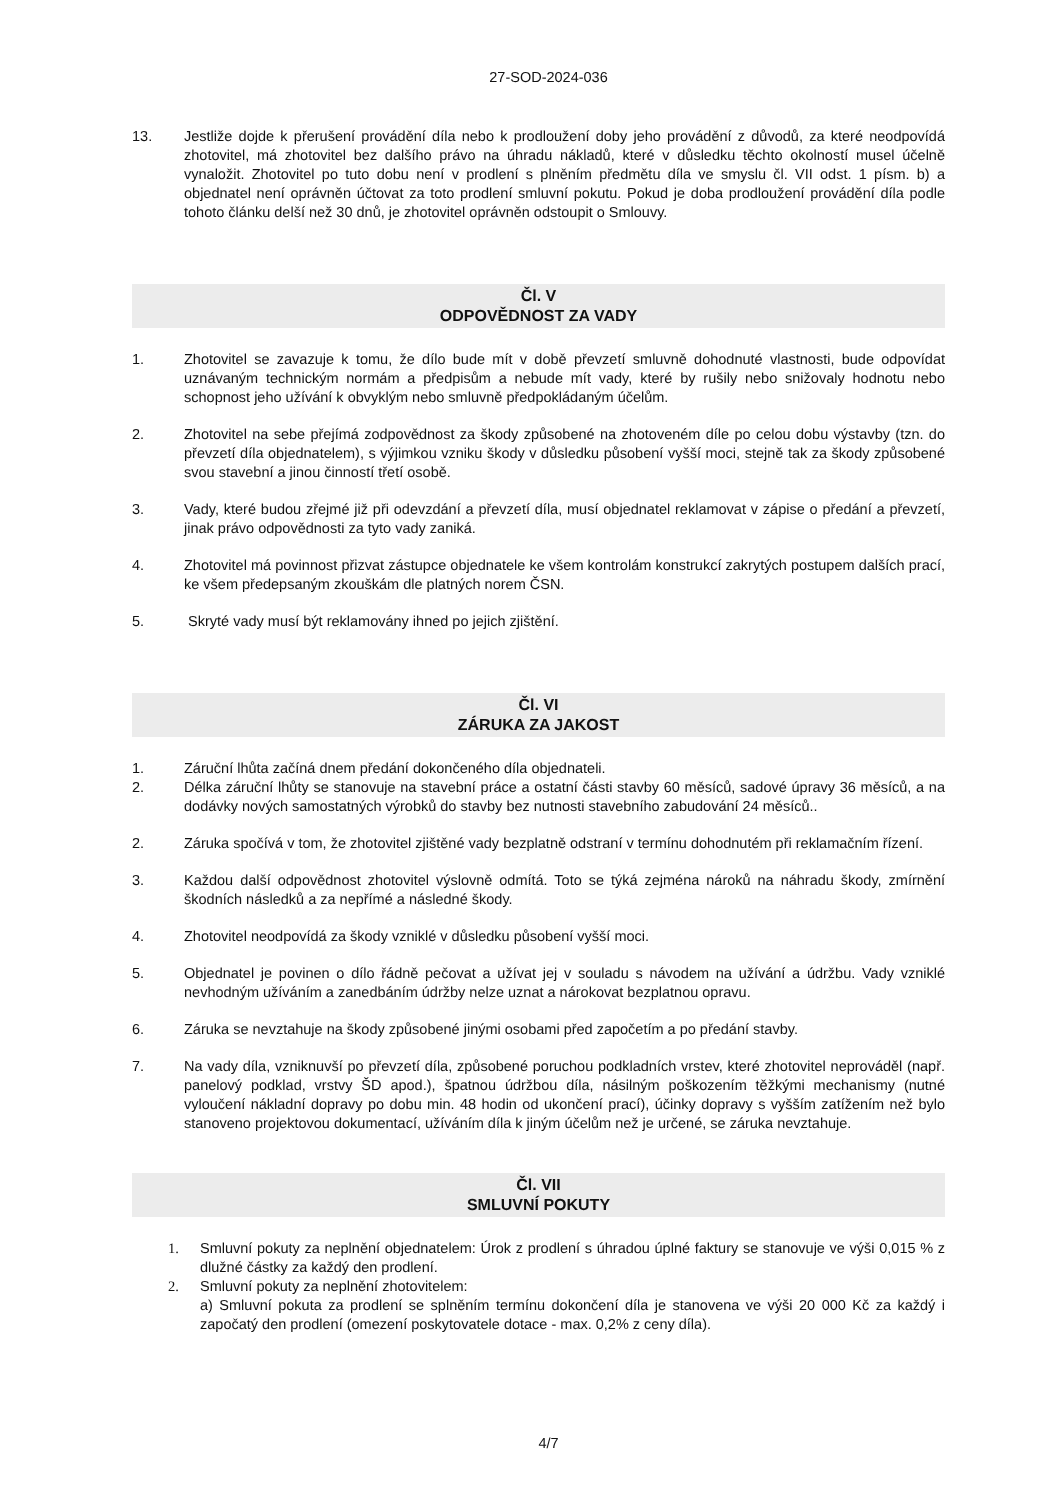27-SOD-2024-036
13. Jestliže dojde k přerušení provádění díla nebo k prodloužení doby jeho provádění z důvodů, za které neodpovídá zhotovitel, má zhotovitel bez dalšího právo na úhradu nákladů, které v důsledku těchto okolností musel účelně vynaložit. Zhotovitel po tuto dobu není v prodlení s plněním předmětu díla ve smyslu čl. VII odst. 1 písm. b) a objednatel není oprávněn účtovat za toto prodlení smluvní pokutu. Pokud je doba prodloužení provádění díla podle tohoto článku delší než 30 dnů, je zhotovitel oprávněn odstoupit o Smlouvy.
Čl. V
ODPOVĚDNOST ZA VADY
1. Zhotovitel se zavazuje k tomu, že dílo bude mít v době převzetí smluvně dohodnuté vlastnosti, bude odpovídat uznávaným technickým normám a předpisům a nebude mít vady, které by rušily nebo snižovaly hodnotu nebo schopnost jeho užívání k obvyklým nebo smluvně předpokládaným účelům.
2. Zhotovitel na sebe přejímá zodpovědnost za škody způsobené na zhotoveném díle po celou dobu výstavby (tzn. do převzetí díla objednatelem), s výjimkou vzniku škody v důsledku působení vyšší moci, stejně tak za škody způsobené svou stavební a jinou činností třetí osobě.
3. Vady, které budou zřejmé již při odevzdání a převzetí díla, musí objednatel reklamovat v zápise o předání a převzetí, jinak právo odpovědnosti za tyto vady zaniká.
4. Zhotovitel má povinnost přizvat zástupce objednatele ke všem kontrolám konstrukcí zakrytých postupem dalších prací, ke všem předepsaným zkouškám dle platných norem ČSN.
5. Skryté vady musí být reklamovány ihned po jejich zjištění.
Čl. VI
ZÁRUKA ZA JAKOST
1. Záruční lhůta začíná dnem předání dokončeného díla objednateli.
2. Délka záruční lhůty se stanovuje na stavební práce a ostatní části stavby 60 měsíců, sadové úpravy 36 měsíců, a na dodávky nových samostatných výrobků do stavby bez nutnosti stavebního zabudování 24 měsíců..
2. Záruka spočívá v tom, že zhotovitel zjištěné vady bezplatně odstraní v termínu dohodnutém při reklamačním řízení.
3. Každou další odpovědnost zhotovitel výslovně odmítá. Toto se týká zejména nároků na náhradu škody, zmírnění škodních následků a za nepřímé a následné škody.
4. Zhotovitel neodpovídá za škody vzniklé v důsledku působení vyšší moci.
5. Objednatel je povinen o dílo řádně pečovat a užívat jej v souladu s návodem na užívání a údržbu. Vady vzniklé nevhodným užíváním a zanedbáním údržby nelze uznat a nárokovat bezplatnou opravu.
6. Záruka se nevztahuje na škody způsobené jinými osobami před započetím a po předání stavby.
7. Na vady díla, vzniknuvší po převzetí díla, způsobené poruchou podkladních vrstev, které zhotovitel neprováděl (např. panelový podklad, vrstvy ŠD apod.), špatnou údržbou díla, násilným poškozením těžkými mechanismy (nutné vyloučení nákladní dopravy po dobu min. 48 hodin od ukončení prací), účinky dopravy s vyšším zatížením než bylo stanoveno projektovou dokumentací, užíváním díla k jiným účelům než je určené, se záruka nevztahuje.
Čl. VII
SMLUVNÍ POKUTY
1. Smluvní pokuty za neplnění objednatelem: Úrok z prodlení s úhradou úplné faktury se stanovuje ve výši 0,015 % z dlužné částky za každý den prodlení.
2. Smluvní pokuty za neplnění zhotovitelem:
a) Smluvní pokuta za prodlení se splněním termínu dokončení díla je stanovena ve výši 20 000 Kč za každý i započatý den prodlení (omezení poskytovatele dotace - max. 0,2% z ceny díla).
4/7